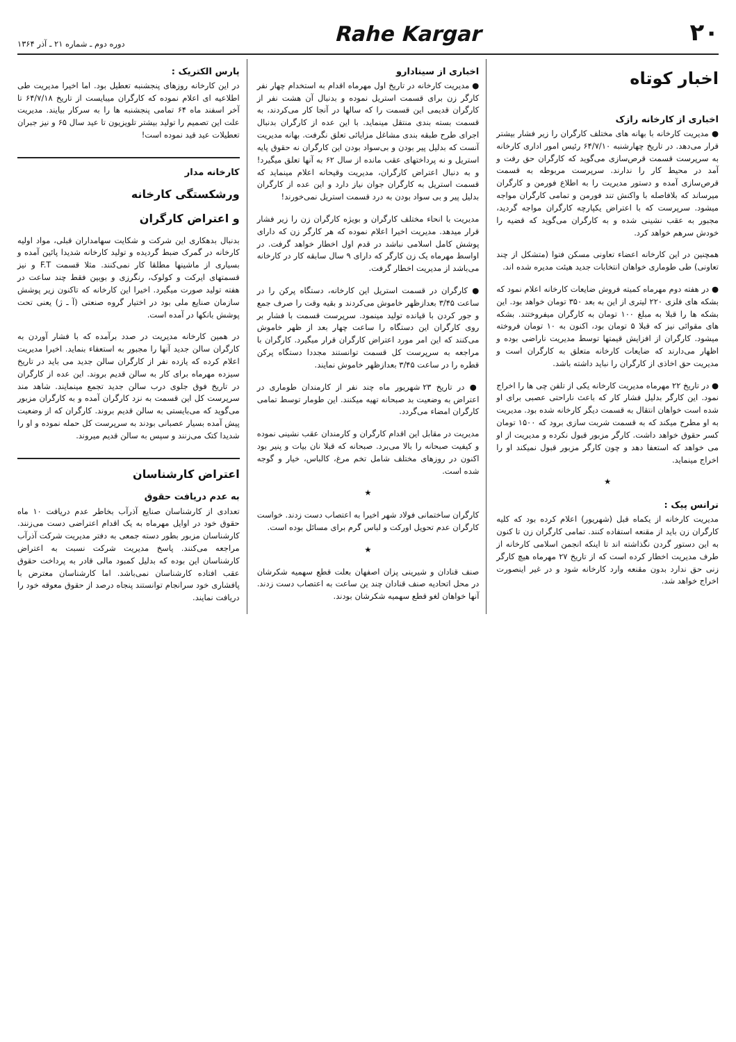۲۰ Rahe Kargar دوره دوم ـ شماره ۲۱ ـ آذر ۱۳۶۴
اخبار کوتاه
اخباری از کارخانه رازک
● مدیریت کارخانه با بهانه های مختلف کارگران را زیر فشار بیشتر قرار می‌دهد. در تاریخ چهارشنبه ۶۴/۷/۱۰ رئیس امور اداری کارخانه به سرپرست قسمت قرص‌سازی می‌گوید که کارگران حق رفت و آمد در محیط کار را ندارند. سرپرست مربوطه به قسمت قرص‌سازی آمده و دستور مدیریت را به اطلاع فورمن و کارگران میرساند که بلافاصله با واکنش تند فورمن و تمامی کارگران مواجه میشود. سرپرست که با اعتراض یکپارچه کارگران مواجه گردید، مجبور به عقب نشینی شده و به کارگران می‌گوید که قضیه را خودش سرهم خواهد کرد.
همچنین در این کارخانه اعضاء تعاونی مسکن فتوا (متشکل از چند تعاونی) طی طوماری خواهان انتخابات جدید هیئت مدیره شده اند.
● در هفته دوم مهرماه کمیته فروش ضایعات کارخانه اعلام نمود که بشکه های فلزی ۲۲۰ لیتری از این به بعد ۳۵۰ تومان خواهد بود. این بشکه ها را قبلا به مبلغ ۱۰۰ تومان به کارگران میفروختند. بشکه های مقوائی نیز که قبلا ۵ تومان بود، اکنون به ۱۰ تومان فروخته میشود. کارگران از افزایش قیمتها توسط مدیریت ناراضی بوده و اظهار می‌دارند که ضایعات کارخانه متعلق به کارگران است و مدیریت حق اخاذی از کارگران را نباید داشته باشد.
● در تاریخ ۲۲ مهرماه مدیریت کارخانه یکی از تلفن چی ها را اخراج نمود. این کارگر بدلیل فشار کار که باعث ناراحتی عصبی برای او شده است خواهان انتقال به قسمت دیگر کارخانه شده بود. مدیریت به او مطرح میکند که به قسمت شربت سازی برود که ۱۵۰۰ تومان کسر حقوق خواهد داشت. کارگر مزبور قبول نکرده و مدیریت از او می خواهد که استعفا دهد و چون کارگر مزبور قبول نمیکند او را اخراج مینماید.
★
ترانس پیک :
مدیریت کارخانه از یکماه قبل (شهریور) اعلام کرده بود که کلیه کارگران زن باید از مقنعه استفاده کنند. تمامی کارگران زن تا کنون به این دستور گردن نگذاشته اند تا اینکه انجمن اسلامی کارخانه از طرف مدیریت اخطار کرده است که از تاریخ ۲۷ مهرماه هیچ کارگر زنی حق ندارد بدون مقنعه وارد کارخانه شود و در غیر اینصورت اخراج خواهد شد.
اخباری از سینادارو
● مدیریت کارخانه در تاریخ اول مهرماه اقدام به استخدام چهار نفر کارگر زن برای قسمت استریل نموده و بدنبال آن هشت نفر از کارگران قدیمی این قسمت را که سالها در آنجا کار می‌کردند، به قسمت بسته بندی منتقل مینماید. با این عده از کارگران بدنبال اجرای طرح طبقه بندی مشاغل مزایائی تعلق نگرفت. بهانه مدیریت آنست که بدلیل پیر بودن و بی‌سواد بودن این کارگران نه حقوق پایه استریل و نه پرداختهای عقب مانده از سال ۶۲ به آنها تعلق میگیرد! و به دنبال اعتراض کارگران، مدیریت وقیحانه اعلام مینماید که قسمت استریل به کارگران جوان نیاز دارد و این عده از کارگران بدلیل پیر و بی سواد بودن به درد قسمت استریل نمی‌خورند!
مدیریت با انحاء مختلف کارگران و بویژه کارگران زن را زیر فشار قرار میدهد. مدیریت اخیرا اعلام نموده که هر کارگر زن که دارای پوشش کامل اسلامی نباشد در قدم اول اخطار خواهد گرفت. در اواسط مهرماه یک زن کارگر که دارای ۹ سال سابقه کار در کارخانه می‌باشد از مدیریت اخطار گرفت.
● کارگران در قسمت استریل این کارخانه، دستگاه پرکن را در ساعت ۳/۴۵ بعدازظهر خاموش می‌کردند و بقیه وقت را صرف جمع و جور کردن با قیانده تولید مینمود. سرپرست قسمت با فشار بر روی کارگران این دستگاه را ساعت چهار بعد از ظهر خاموش می‌کنند که این امر مورد اعتراض کارگران قرار میگیرد. کارگران با مراجعه به سرپرست کل قسمت توانستند مجددا دستگاه پرکن قطره را در ساعت ۳/۴۵ بعدازظهر خاموش نمایند.
● در تاریخ ۲۳ شهریور ماه چند نفر از کارمندان طوماری در اعتراض به وضعیت بد صبحانه تهیه میکنند. این طومار توسط تمامی کارگران امضاء می‌گردد.
مدیریت در مقابل این اقدام کارگران و کارمندان عقب نشینی نموده و کیفیت صبحانه را بالا می‌برد. صبحانه که قبلا نان بیات و پنیر بود اکنون در روزهای مختلف شامل تخم مرغ، کالباس، خیار و گوجه شده است.
★
کارگران ساختمانی فولاد شهر اخیرا به اعتصاب دست زدند. خواست کارگران عدم تحویل اورکت و لباس گرم برای مسائل بوده است.
★
صنف قنادان و شیرینی پزان اصفهان بعلت قطع سهمیه شکرشان در محل اتحادیه صنف قنادان چند ین ساعت به اعتصاب دست زدند. آنها خواهان لغو قطع سهمیه شکرشان بودند.
پارس الکتریک :
در این کارخانه روزهای پنجشنبه تعطیل بود. اما اخیرا مدیریت طی اطلاعیه ای اعلام نموده که کارگران میبایست از تاریخ ۶۴/۷/۱۸ تا آخر اسفند ماه ۶۴ تمامی پنجشنبه ها را به سرکار بیایند. مدیریت علت این تصمیم را تولید بیشتر تلویزیون تا عید سال ۶۵ و نیز جبران تعطیلات عید قید نموده است!
کارخانه مدار
ورشکستگی کارخانه
و اعتراض کارگران
بدنبال بدهکاری این شرکت و شکایت سهامداران قبلی، مواد اولیه کارخانه در گمرک ضبط گردیده و تولید کارخانه شدیدا پائین آمده و بسیاری از ماشینها مطلقا کار نمی‌کنند. مثلا قسمت F.T و نیز قسمتهای ایرکت و کولوک، رنگرزی و بوبین فقط چند ساعت در هفته تولید صورت میگیرد. اخیرا این کارخانه که تاکنون زیر پوشش سازمان صنایع ملی بود در اختیار گروه صنعتی (آ ـ ژ) یعنی تحت پوشش بانکها در آمده است.
در همین کارخانه مدیریت در صدد برآمده که با فشار آوردن به کارگران سالن جدید آنها را مجبور به استعفاء بنماید. اخیرا مدیریت اعلام کرده که یازده نفر از کارگران سالن جدید می باید در تاریخ سیزده مهرماه برای کار به سالن قدیم بروند. این عده از کارگران در تاریخ فوق جلوی درب سالن جدید تجمع مینمایند. شاهد مند سرپرست کل این قسمت به نزد کارگران آمده و به کارگران مزبور می‌گوید که می‌بایستی به سالن قدیم بروند. کارگران که از وضعیت پیش آمده بسیار عصبانی بودند به سرپرست کل حمله نموده و او را شدیدا کتک می‌زنند و سپس به سالن قدیم میروند.
اعتراض کارشناسان
به عدم دریافت حقوق
تعدادی از کارشناسان صنایع آذرآب بخاطر عدم دریافت ۱۰ ماه حقوق خود در اوایل مهرماه به یک اقدام اعتراضی دست می‌زنند. کارشناسان مزبور بطور دسته جمعی به دفتر مدیریت شرکت آذرآب مراجعه می‌کنند. پاسخ مدیریت شرکت نسبت به اعتراض کارشناسان این بوده که بدلیل کمبود مالی قادر به پرداخت حقوق عقب افتاده کارشناسان نمی‌باشد. اما کارشناسان معترض با پافشاری خود سرانجام توانستند پنجاه درصد از حقوق معوقه خود را دریافت نمایند.